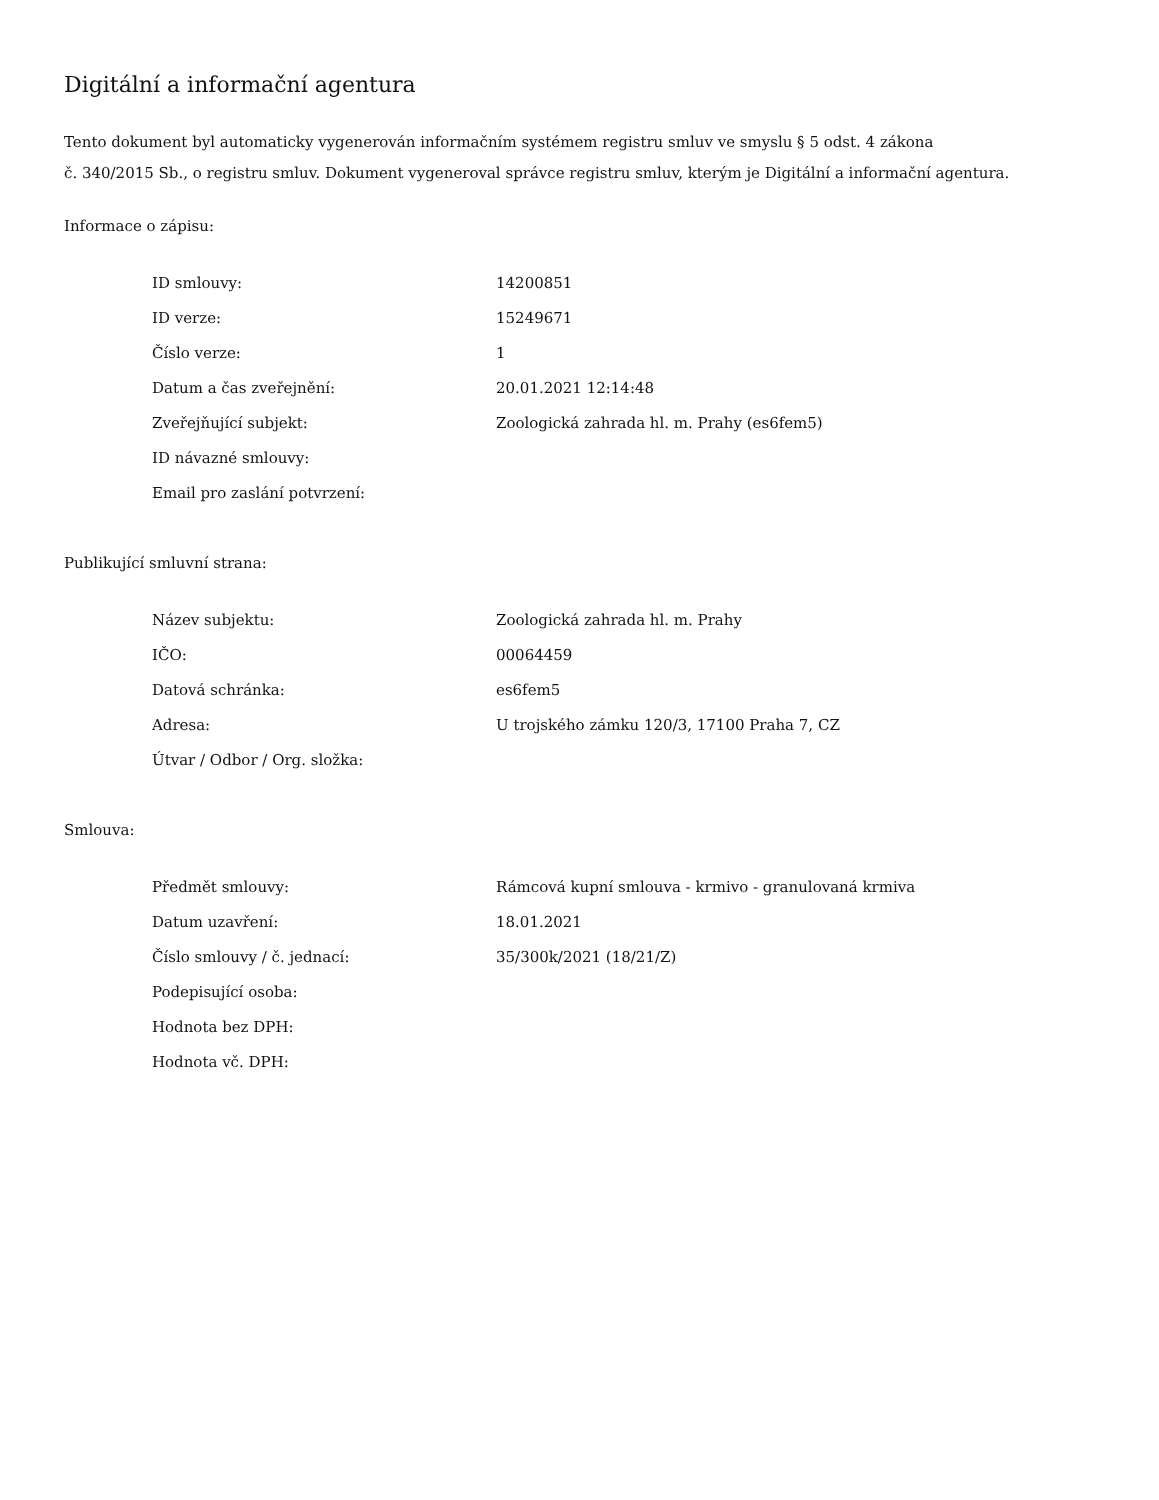Digitální a informační agentura
Tento dokument byl automaticky vygenerován informačním systémem registru smluv ve smyslu § 5 odst. 4 zákona
č. 340/2015 Sb., o registru smluv. Dokument vygeneroval správce registru smluv, kterým je Digitální a informační agentura.
Informace o zápisu:
| ID smlouvy: | 14200851 |
| ID verze: | 15249671 |
| Číslo verze: | 1 |
| Datum a čas zveřejnění: | 20.01.2021 12:14:48 |
| Zveřejňující subjekt: | Zoologická zahrada hl. m. Prahy (es6fem5) |
| ID návazné smlouvy: | |
| Email pro zaslání potvrzení: | |
Publikující smluvní strana:
| Název subjektu: | Zoologická zahrada hl. m. Prahy |
| IČO: | 00064459 |
| Datová schránka: | es6fem5 |
| Adresa: | U trojského zámku 120/3, 17100 Praha 7, CZ |
| Útvar / Odbor / Org. složka: | |
Smlouva:
| Předmět smlouvy: | Rámcová kupní smlouva - krmivo - granulovaná krmiva |
| Datum uzavření: | 18.01.2021 |
| Číslo smlouvy / č. jednací: | 35/300k/2021 (18/21/Z) |
| Podepisující osoba: | |
| Hodnota bez DPH: | |
| Hodnota vč. DPH: | |